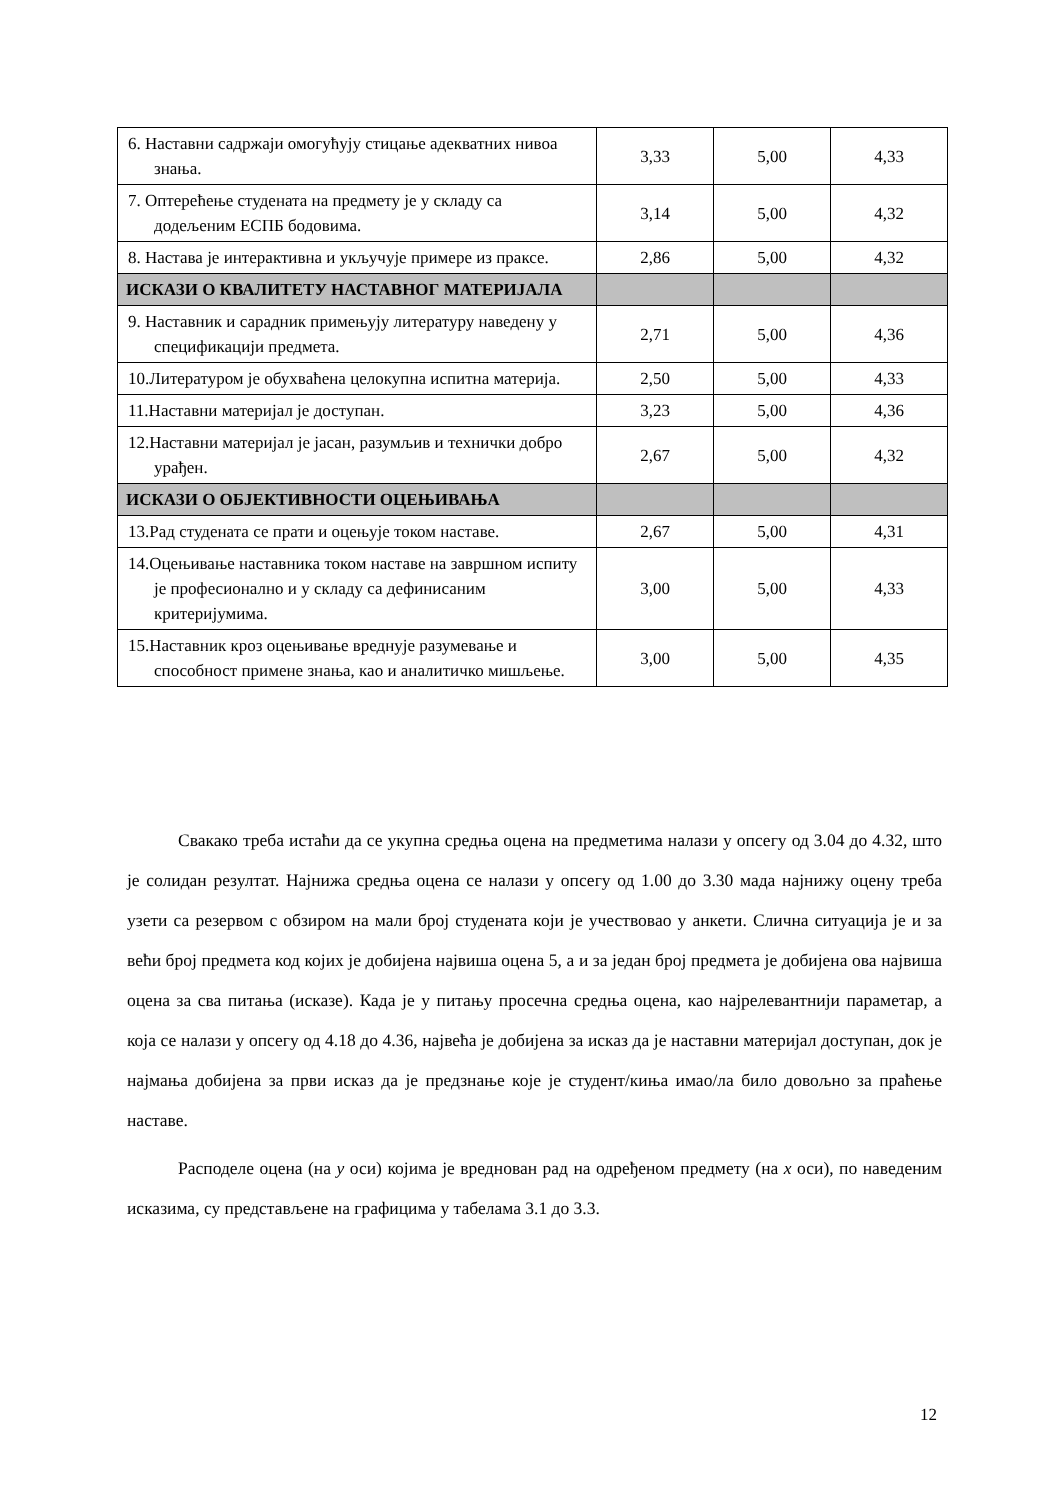| 6. Наставни садржаји омогућују стицање адекватних нивоа знања. | 3,33 | 5,00 | 4,33 |
| 7. Оптерећење студената на предмету је у складу са додељеним ЕСПБ бодовима. | 3,14 | 5,00 | 4,32 |
| 8. Настава је интерактивна и укључује примере из праксе. | 2,86 | 5,00 | 4,32 |
| ИСКАЗИ О КВАЛИТЕТУ НАСТАВНОГ МАТЕРИЈАЛА | | | |
| 9. Наставник и сарадник примењују литературу наведену у спецификацији предмета. | 2,71 | 5,00 | 4,36 |
| 10.Литературом је обухваћена целокупна испитна материја. | 2,50 | 5,00 | 4,33 |
| 11.Наставни материјал је доступан. | 3,23 | 5,00 | 4,36 |
| 12.Наставни материјал је јасан, разумљив и технички добро урађен. | 2,67 | 5,00 | 4,32 |
| ИСКАЗИ О ОБЈЕКТИВНОСТИ ОЦЕЊИВАЊА | | | |
| 13.Рад студената се прати и оцењује током наставе. | 2,67 | 5,00 | 4,31 |
| 14.Оцењивање наставника током наставе на завршном испиту је професионално и у складу са дефинисаним критеријумима. | 3,00 | 5,00 | 4,33 |
| 15.Наставник кроз оцењивање вреднује разумевање и способност примене знања, као и аналитичко мишљење. | 3,00 | 5,00 | 4,35 |
Свакако треба истаћи да се укупна средња оцена на предметима налази у опсегу од 3.04 до 4.32, што је солидан резултат. Најнижа средња оцена се налази у опсегу од 1.00 до 3.30 мада најнижу оцену треба узети са резервом с обзиром на мали број студената који је учествовао у анкети. Слична ситуација је и за већи број предмета код којих је добијена највиша оцена 5, а и за један број предмета је добијена ова највиша оцена за сва питања (исказе). Када је у питању просечна средња оцена, као најрелевантнији параметар, а која се налази у опсегу од 4.18 до 4.36, највећа је добијена за исказ да је наставни материјал доступан, док је најмања добијена за први исказ да је предзнање које је студент/киња имао/ла било довољно за праћење наставе.
Расподеле оцена (на y оси) којима је вреднован рад на одређеном предмету (на x оси), по наведеним исказима, су представљене на графицима у табелама 3.1 до 3.3.
12